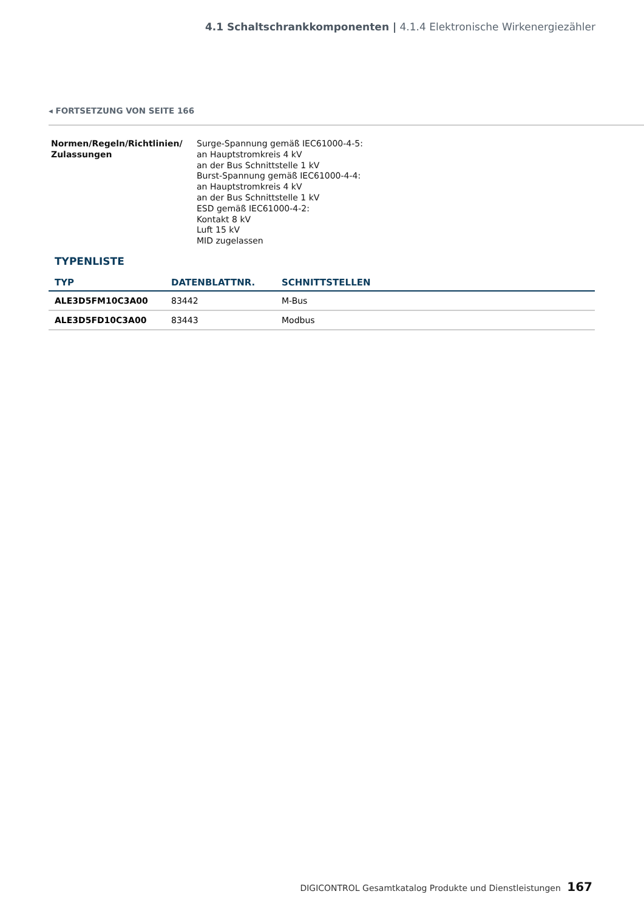4.1 Schaltschrankkomponenten | 4.1.4 Elektronische Wirkenergiezähler
◂ FORTSETZUNG VON SEITE 166
Normen/Regeln/Richtlinien/
Zulassungen
Surge-Spannung gemäß IEC61000-4-5:
an Hauptstromkreis 4 kV
an der Bus Schnittstelle 1 kV
Burst-Spannung gemäß IEC61000-4-4:
an Hauptstromkreis 4 kV
an der Bus Schnittstelle 1 kV
ESD gemäß IEC61000-4-2:
Kontakt 8 kV
Luft 15 kV
MID zugelassen
TYPENLISTE
| TYP | DATENBLATTNR. | SCHNITTSTELLEN |
| --- | --- | --- |
| ALE3D5FM10C3A00 | 83442 | M-Bus |
| ALE3D5FD10C3A00 | 83443 | Modbus |
DIGICONTROL Gesamtkatalog Produkte und Dienstleistungen 167